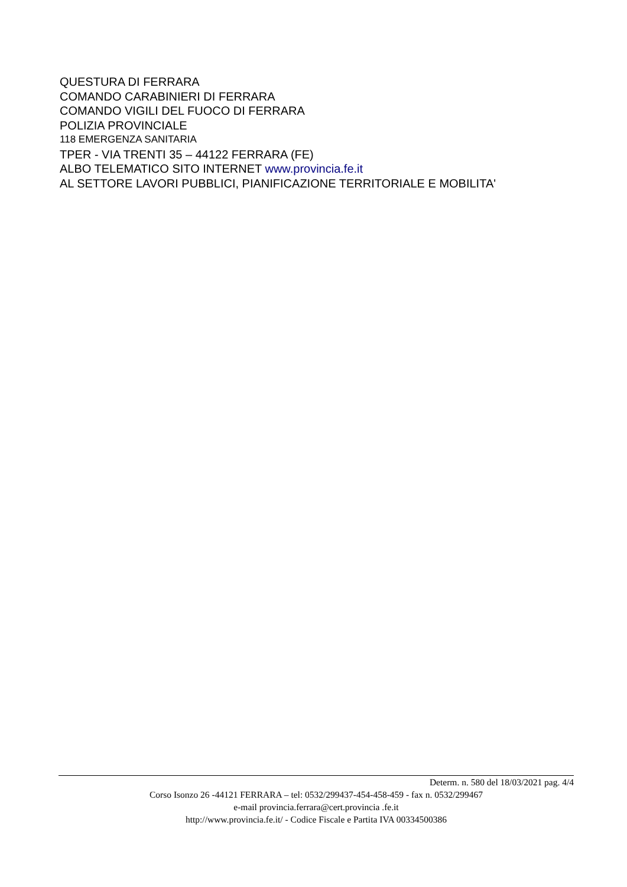QUESTURA DI FERRARA
COMANDO CARABINIERI DI FERRARA
COMANDO VIGILI DEL FUOCO DI FERRARA
POLIZIA PROVINCIALE
118 EMERGENZA SANITARIA
TPER - VIA TRENTI 35 – 44122 FERRARA (FE)
ALBO TELEMATICO SITO INTERNET www.provincia.fe.it
AL SETTORE LAVORI PUBBLICI, PIANIFICAZIONE TERRITORIALE E MOBILITA'
Determ. n. 580 del 18/03/2021 pag. 4/4
Corso Isonzo 26 -44121 FERRARA – tel: 0532/299437-454-458-459 - fax n. 0532/299467
e-mail provincia.ferrara@cert.provincia .fe.it
http://www.provincia.fe.it/ - Codice Fiscale e Partita IVA 00334500386